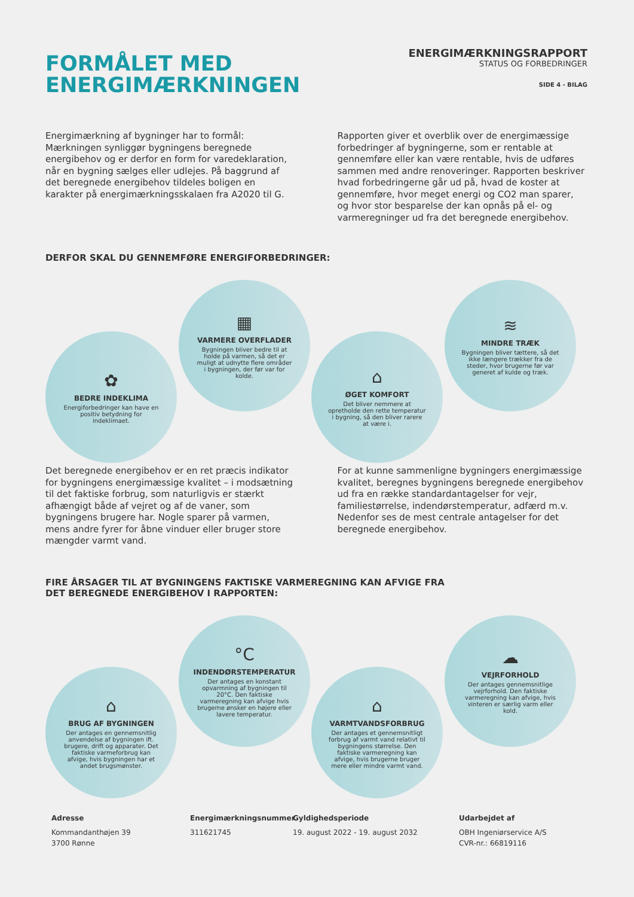FORMÅLET MED
ENERGIMÆRKNINGEN
ENERGIMÆRKNINGSRAPPORT
STATUS OG FORBEDRINGER
SIDE 4 - BILAG
Energimærkning af bygninger har to formål: Mærkningen synliggør bygningens beregnede energibehov og er derfor en form for varedeklaration, når en bygning sælges eller udlejes. På baggrund af det beregnede energibehov tildeles boligen en karakter på energimærkningsskalaen fra A2020 til G.
Rapporten giver et overblik over de energimæssige forbedringer af bygningerne, som er rentable at gennemføre eller kan være rentable, hvis de udføres sammen med andre renoveringer. Rapporten beskriver hvad forbedringerne går ud på, hvad de koster at gennemføre, hvor meget energi og CO2 man sparer, og hvor stor besparelse der kan opnås på el- og varmeregninger ud fra det beregnede energibehov.
DERFOR SKAL DU GENNEMFØRE ENERGIFORBEDRINGER:
✿
BEDRE INDEKLIMA
Energiforbedringer kan have en positiv betydning for indeklimaet.
▦
VARMERE OVERFLADER
Bygningen bliver bedre til at holde på varmen, så det er muligt at udnytte flere områder i bygningen, der før var for kolde.
⌂
ØGET KOMFORT
Det bliver nemmere at opretholde den rette temperatur i bygning, så den bliver rarere at være i.
≋
MINDRE TRÆK
Bygningen bliver tættere, så det ikke længere trækker fra de steder, hvor brugerne før var generet af kulde og træk.
Det beregnede energibehov er en ret præcis indikator for bygningens energimæssige kvalitet – i modsætning til det faktiske forbrug, som naturligvis er stærkt afhængigt både af vejret og af de vaner, som bygningens brugere har. Nogle sparer på varmen, mens andre fyrer for åbne vinduer eller bruger store mængder varmt vand.
For at kunne sammenligne bygningers energimæssige kvalitet, beregnes bygningens beregnede energibehov ud fra en række standardantagelser for vejr, familiestørrelse, indendørstemperatur, adfærd m.v. Nedenfor ses de mest centrale antagelser for det beregnede energibehov.
FIRE ÅRSAGER TIL AT BYGNINGENS FAKTISKE VARMEREGNING KAN AFVIGE FRA
DET BEREGNEDE ENERGIBEHOV I RAPPORTEN:
⌂
BRUG AF BYGNINGEN
Der antages en gennemsnitlig anvendelse af bygningen ift. brugere, drift og apparater. Det faktiske varmeforbrug kan afvige, hvis bygningen har et andet brugsmønster.
°C
INDENDØRSTEMPERATUR
Der antages en konstant opvarmning af bygningen til 20°C. Den faktiske varmeregning kan afvige hvis brugerne ønsker en højere eller lavere temperatur.
⌂
VARMTVANDSFORBRUG
Der antages et gennemsnitligt forbrug af varmt vand relativt til bygningens størrelse. Den faktiske varmeregning kan afvige, hvis brugerne bruger mere eller mindre varmt vand.
☁
VEJRFORHOLD
Der antages gennemsnitlige vejrforhold. Den faktiske varmeregning kan afvige, hvis vinteren er særlig varm eller kold.
Adresse
Kommandanthøjen 39
3700 Rønne
Energimærkningsnummer
311621745
Gyldighedsperiode
19. august 2022 - 19. august 2032
Udarbejdet af
OBH Ingeniørservice A/S
CVR-nr.: 66819116